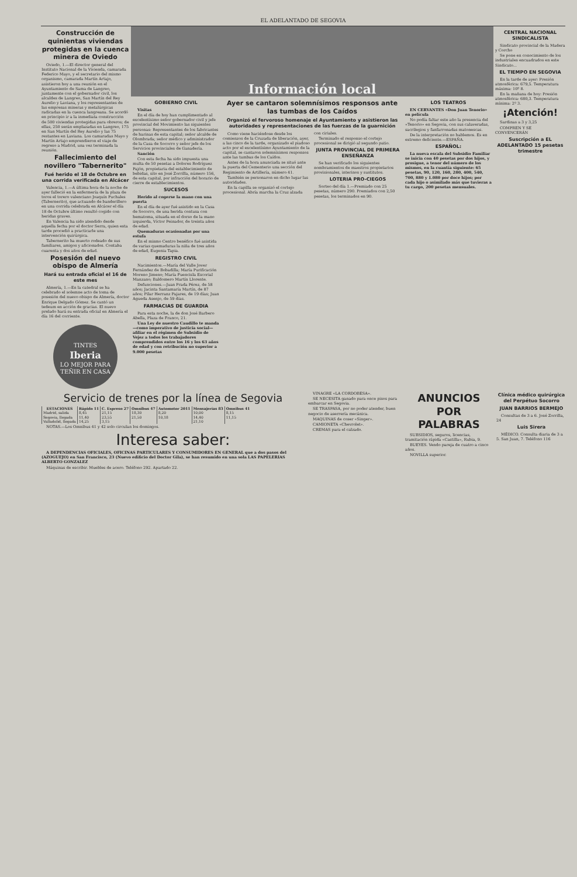EL ADELANTADO DE SEGOVIA
Construcción de quinientas viviendas protegidas en la cuenca minera de Oviedo
Oviedo, 1.—El director general del Instituto Nacional de la Vivienda, camarada Federico Mayo, y el secretario del mismo organismo, camarada Martín Artajo, asistieron hoy a una reunión en el Ayuntamiento de Sama de Langreo, juntamente con el gobernador civil, los alcaldes de Langreo, San Martín del Rey Aurelio y Laviana, y los representantes de las empresas mineras y metalúrgicas radicadas en la cuenca langreana. Se acordó en principio ir a la inmediata construcción de 500 viviendas protegidas para obreros; de ellas, 250 serán emplazadas en Langreo, 175 en San Martín del Rey Aurelio y las 75 restantes en Laviana. Los camaradas Mayo y Martín Artajo emprendieron el viaje de regreso a Madrid, una vez terminada la reunión.
Fallecimiento del novillero "Tabernerito"
Fué herido el 18 de Octubre en una corrida verificada en Alcácer
Valencia, 1.—A última hora de la noche de ayer falleció en la enfermería de la plaza de toros el torero valenciano Joaquín Puchales (Tabernerito), que actuando de banderillero en una corrida celebrada en Alcácer el día 18 de Octubre último resultó cogido con heridas graves.
En Valencia ha sido atendido desde aquella fecha por el doctor Serra, quien esta tarde procedió a practicarle una intervención quirúrgica.
Tabernerito ha muerto rodeado de sus familiares, amigos y aficionados. Contaba cuarenta y dos años de edad.
Posesión del nuevo obispo de Almería
Hará su entrada oficial el 16 de este mes
Almería, 1.—En la catedral se ha celebrado el solemne acto de toma de posesión del nuevo obispo de Almería, doctor Enrique Delgado Gómez. Se cantó un tedeum en acción de gracias. El nuevo prelado hará su entrada oficial en Almería el día 16 del corriente.
TINTES
Iberia
LO MEJOR PARA TEÑIR EN CASA
Información local
GOBIERNO CIVIL
Visitas
En el día de hoy han cumplimentado al excelentísimo señor gobernador civil y jefe provincial del Movimiento las siguientes personas: Representantes de los fabricantes de harinas de esta capital; señor alcalde de Olombrada; señor médico y administrador de la Casa de Socorro y señor jefe de los Servicios provinciales de Ganadería.
Sanción
Con esta fecha ha sido impuesta una multa de 50 pesetas a Dolores Rodríguez Pajón, propietaria del establecimiento de bebidas, sito en José Zorrilla, número 156, de esta capital, por infracción del horario de cierre de establecimientos.
SUCESOS
Herido al cogerse la mano con una puerta
En el día de ayer fué asistido en la Casa de Socorro, de una herida contusa con hematoma, situada en el dorso de la mano izquierda, Víctor Peinador, de treinta años de edad.
Quemaduras ocasionadas por una estufa
En el mismo Centro benéfico fué asistida de varias quemaduras la niña de tres años de edad, Eugenia Tapia.
REGISTRO CIVIL
Nacimientos.—María del Valle Jover Fernández de Bobadilla; María Purificación Moreno Jimeno; María Fuencisla Escorial Manzano; Baldomero Martín Llorente.
Defunciones.—Juan Prada Pérez, de 58 años; Jacinta Santamaría Martín, de 87 años; Pilar Herranz Pajares, de 19 días; Juan Agueda Asenjo, de 59 días.
FARMACIAS DE GUARDIA
Para esta noche, la de don José Barbero Abella, Plaza de Franco, 21.
Una Ley de nuestro Caudillo te manda—como imperativo de justicia social—afiliar en el régimen de Subsidio de Vejez a todos los trabajadores comprendidos entre los 16 y los 63 años de edad y con retribución no superior a 9.000 pesetas
Ayer se cantaron solemnísimos responsos ante las tumbas de los Caídos
Organizó el fervoroso homenaje el Ayuntamiento y asistieron las autoridades y representaciones de las fuerzas de la guarnición
Como viene haciéndose desde los comienzos de la Cruzada de liberación, ayer, a las cinco de la tarde, organizado el piadoso acto por el excelentísimo Ayuntamiento de la capital, se cantaron solemnísimos responsos ante las tumbas de los Caídos.
Antes de la hora anunciada se situó ante la puerta del Cementerio una sección del Regimiento de Artillería, número 41.
También se personaron en dicho lugar las autoridades.
En la capilla se organizó el cortejo procesional. Abría marcha la Cruz alzada con ciriales.
Terminado el responso el cortejo procesional se dirigió al segundo patio.
JUNTA PROVINCIAL DE PRIMERA ENSEÑANZA
Se han verificado los siguientes nombramientos de maestros propietarios provisionales, interinos y sustitutos.
LOTERIA PRO-CIEGOS
Sorteo del día 1.—Premiado con 25 pesetas, número 290. Premiados con 2,50 pesetas, los terminados en 90.
LOS TEATROS
EN CERVANTES «Don Juan Tenorio» en película
No podía faltar este año la presencia del «Tenorio» en Segovia, con sus calaveradas, sacrilegios y fanfarronadas matonescas.
De la interpretación no hablemos. Es en extremo deficiente.—ESPAÑA.
ESPAÑOL:
La nueva escala del Subsidio Familiar se inicia con 40 pesetas por dos hijos, y prosigue, a tenor del número de los mismos, en la cuantía siguiente: 65 pesetas, 90, 120, 160, 280, 400, 540, 700, 880 y 1.080 por doce hijos; por cada hijo o asimilado más que tuvieras a tu cargo, 200 pesetas mensuales.
CENTRAL NACIONAL SINDICALISTA
Sindicato provincial de la Madera y Corcho
Se pone en conocimiento de los industriales encuadrados en este Sindicato...
EL TIEMPO EN SEGOVIA
En la tarde de ayer: Presión atmosférica: 679,5. Temperatura máxima: 10º 8.
En la mañana de hoy: Presión atmosférica: 680,3. Temperatura mínima: 2º 3.
¡Atención!
Sardinas a 3 y 3,25
COMPREN Y SE CONVENCERÁN
Suscripción a EL ADELANTADO 15 pesetas trimestre
Servicio de trenes por la línea de Segovia
| ESTACIONES | Rápido 11 | C. Expreso 27 | Omnibus 47 | Automotor 2011 | Mensajerías 83 | Omnibus 41 |
| --- | --- | --- | --- | --- | --- | --- |
| Madrid, salida | 8,45 | 21,15 | 18,30 | 8,20 | 10,00 | 8,15 |
| Segovia, llegada | 11,40 | 23,55 | 21,50 | 10,18 | 14,40 | 11,15 |
| Valladolid, llegada | 14,25 | 3,15 | | | 21,10 | |
NOTAS.—Los Omnibus 41 y 42 solo circulan los domingos.
Interesa saber:
A DEPENDENCIAS OFICIALES, OFICINAS PARTICULARES Y CONSUMIDORES EN GENERAL que a dos pasos del (AZOGUEJO) en San Francisco, 23 (Nuevo edificio del Doctor Gila), se han resumido en una sola LAS PAPELERIAS ALBERTO GONZALEZ
Máquinas de escribir. Muebles de acero. Teléfono 292. Apartado 22.
VINAGRE «LA CORDOBESA».
SE NECESITA ganado para once pisos para embarcar en Segovia.
SE TRASPASA, por no poder atender, buen negocio de aserrería mecánica.
MAQUINAS de coser «Singer».
CAMIONETA «Chevrolet».
CREMAS para el calzado.
ANUNCIOS POR PALABRAS
SUBSIDIOS, seguros, licencias, tramitación rápida «Castilla», Rubia, 9.
BUEYES. Vendo pareja de cuatro a cinco años.
NOVILLA superior.
Clínica médico quirúrgica del Perpétuo Socorro
JUAN BARRIOS BERMEJO
Consultas de 3 a 6. José Zorrilla, 24
Luis Sirera
MÉDICO. Consulta diaria de 3 a 5. San Juan, 7. Teléfono 116